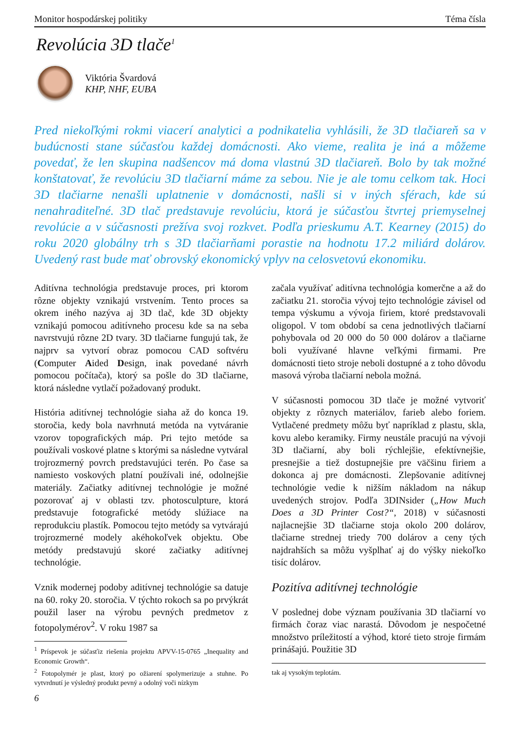Monitor hospodárskej politiky Téma čísla
Revolúcia 3D tlače<sup>1</sup>
Viktória Švardová
KHP, NHF, EUBA
Pred niekoľkými rokmi viacerí analytici a podnikatelia vyhlásili, že 3D tlačiareň sa v budúcnosti stane súčasťou každej domácnosti. Ako vieme, realita je iná a môžeme povedať, že len skupina nadšencov má doma vlastnú 3D tlačiareň. Bolo by tak možné konštatovať, že revolúciu 3D tlačiarní máme za sebou. Nie je ale tomu celkom tak. Hoci 3D tlačiarne nenašli uplatnenie v domácnosti, našli si v iných sférach, kde sú nenahraditeľné. 3D tlač predstavuje revolúciu, ktorá je súčasťou štvrtej priemyselnej revolúcie a v súčasnosti prežíva svoj rozkvet. Podľa prieskumu A.T. Kearney (2015) do roku 2020 globálny trh s 3D tlačiarňami porastie na hodnotu 17.2 miliárd dolárov. Uvedený rast bude mať obrovský ekonomický vplyv na celosvetovú ekonomiku.
Aditívna technológia predstavuje proces, pri ktorom rôzne objekty vznikajú vrstvením. Tento proces sa okrem iného nazýva aj 3D tlač, kde 3D objekty vznikajú pomocou aditívneho procesu kde sa na seba navrstvujú rôzne 2D tvary. 3D tlačiarne fungujú tak, že najprv sa vytvorí obraz pomocou CAD softvéru (Computer Aided Design, inak povedané návrh pomocou počítača), ktorý sa pošle do 3D tlačiarne, ktorá následne vytlačí požadovaný produkt.
História aditívnej technológie siaha až do konca 19. storočia, kedy bola navrhnutá metóda na vytváranie vzorov topografických máp. Pri tejto metóde sa používali voskové platne s ktorými sa následne vytváral trojrozmerný povrch predstavujúci terén. Po čase sa namiesto voskových platní používali iné, odolnejšie materiály. Začiatky aditívnej technológie je možné pozorovať aj v oblasti tzv. photosculpture, ktorá predstavuje fotografické metódy slúžiace na reprodukciu plastík. Pomocou tejto metódy sa vytvárajú trojrozmerné modely akéhokoľvek objektu. Obe metódy predstavujú skoré začiatky aditívnej technológie.
Vznik modernej podoby aditívnej technológie sa datuje na 60. roky 20. storočia. V týchto rokoch sa po prvýkrát použil laser na výrobu pevných predmetov z fotopolymérov<sup>2</sup>. V roku 1987 sa
<sup>1</sup> Príspevok je súčasťiz riešenia projektu APVV-15-0765 „Inequality and Economic Growth“.
<sup>2</sup> Fotopolymér je plast, ktorý po ožiarení spolymerizuje a stuhne. Po vytvrdnutí je výsledný produkt pevný a odolný voči nízkym
6
začala využívať aditívna technológia komerčne a až do začiatku 21. storočia vývoj tejto technológie závisel od tempa výskumu a vývoja firiem, ktoré predstavovali oligopol. V tom období sa cena jednotlivých tlačiarní pohybovala od 20 000 do 50 000 dolárov a tlačiarne boli využívané hlavne veľkými firmami. Pre domácnosti tieto stroje neboli dostupné a z toho dôvodu masová výroba tlačiarní nebola možná.
V súčasnosti pomocou 3D tlače je možné vytvoriť objekty z rôznych materiálov, farieb alebo foriem. Vytlačené predmety môžu byť napríklad z plastu, skla, kovu alebo keramiky. Firmy neustále pracujú na vývoji 3D tlačiarní, aby boli rýchlejšie, efektívnejšie, presnejšie a tiež dostupnejšie pre väčšinu firiem a dokonca aj pre domácnosti. Zlepšovanie aditívnej technológie vedie k nižším nákladom na nákup uvedených strojov. Podľa 3DINsider („How Much Does a 3D Printer Cost?“, 2018) v súčasnosti najlacnejšie 3D tlačiarne stoja okolo 200 dolárov, tlačiarne strednej triedy 700 dolárov a ceny tých najdrahších sa môžu vyšplhať aj do výšky niekoľko tisíc dolárov.
Pozitíva aditívnej technológie
V poslednej dobe význam používania 3D tlačiarní vo firmách čoraz viac narastá. Dôvodom je nespočetné množstvo príležitostí a výhod, ktoré tieto stroje firmám prinášajú. Použitie 3D
tak aj vysokým teplotám.